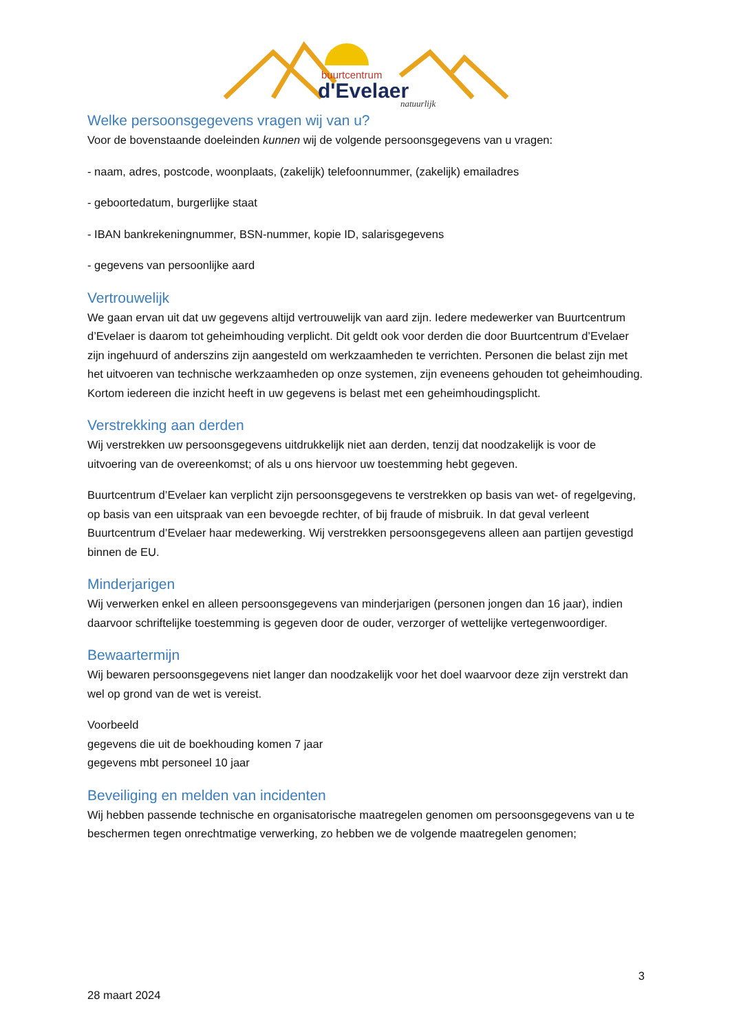buurtcentrum
d'Evelaer
natuurlijk
Welke persoonsgegevens vragen wij van u?
Voor de bovenstaande doeleinden kunnen wij de volgende persoonsgegevens van u vragen:
- naam, adres, postcode, woonplaats, (zakelijk) telefoonnummer, (zakelijk) emailadres
- geboortedatum, burgerlijke staat
- IBAN bankrekeningnummer, BSN-nummer, kopie ID, salarisgegevens
- gegevens van persoonlijke aard
Vertrouwelijk
We gaan ervan uit dat uw gegevens altijd vertrouwelijk van aard zijn. Iedere medewerker van Buurtcentrum d’Evelaer is daarom tot geheimhouding verplicht. Dit geldt ook voor derden die door Buurtcentrum d’Evelaer zijn ingehuurd of anderszins zijn aangesteld om werkzaamheden te verrichten. Personen die belast zijn met het uitvoeren van technische werkzaamheden op onze systemen, zijn eveneens gehouden tot geheimhouding. Kortom iedereen die inzicht heeft in uw gegevens is belast met een geheimhoudingsplicht.
Verstrekking aan derden
Wij verstrekken uw persoonsgegevens uitdrukkelijk niet aan derden, tenzij dat noodzakelijk is voor de uitvoering van de overeenkomst; of als u ons hiervoor uw toestemming hebt gegeven.
Buurtcentrum d’Evelaer kan verplicht zijn persoonsgegevens te verstrekken op basis van wet- of regelgeving, op basis van een uitspraak van een bevoegde rechter, of bij fraude of misbruik. In dat geval verleent Buurtcentrum d’Evelaer haar medewerking. Wij verstrekken persoonsgegevens alleen aan partijen gevestigd binnen de EU.
Minderjarigen
Wij verwerken enkel en alleen persoonsgegevens van minderjarigen (personen jongen dan 16 jaar), indien daarvoor schriftelijke toestemming is gegeven door de ouder, verzorger of wettelijke vertegenwoordiger.
Bewaartermijn
Wij bewaren persoonsgegevens niet langer dan noodzakelijk voor het doel waarvoor deze zijn verstrekt dan wel op grond van de wet is vereist.
Voorbeeld
gegevens die uit de boekhouding komen 7 jaar
gegevens mbt personeel 10 jaar
Beveiliging en melden van incidenten
Wij hebben passende technische en organisatorische maatregelen genomen om persoonsgegevens van u te beschermen tegen onrechtmatige verwerking, zo hebben we de volgende maatregelen genomen;
3
28 maart 2024